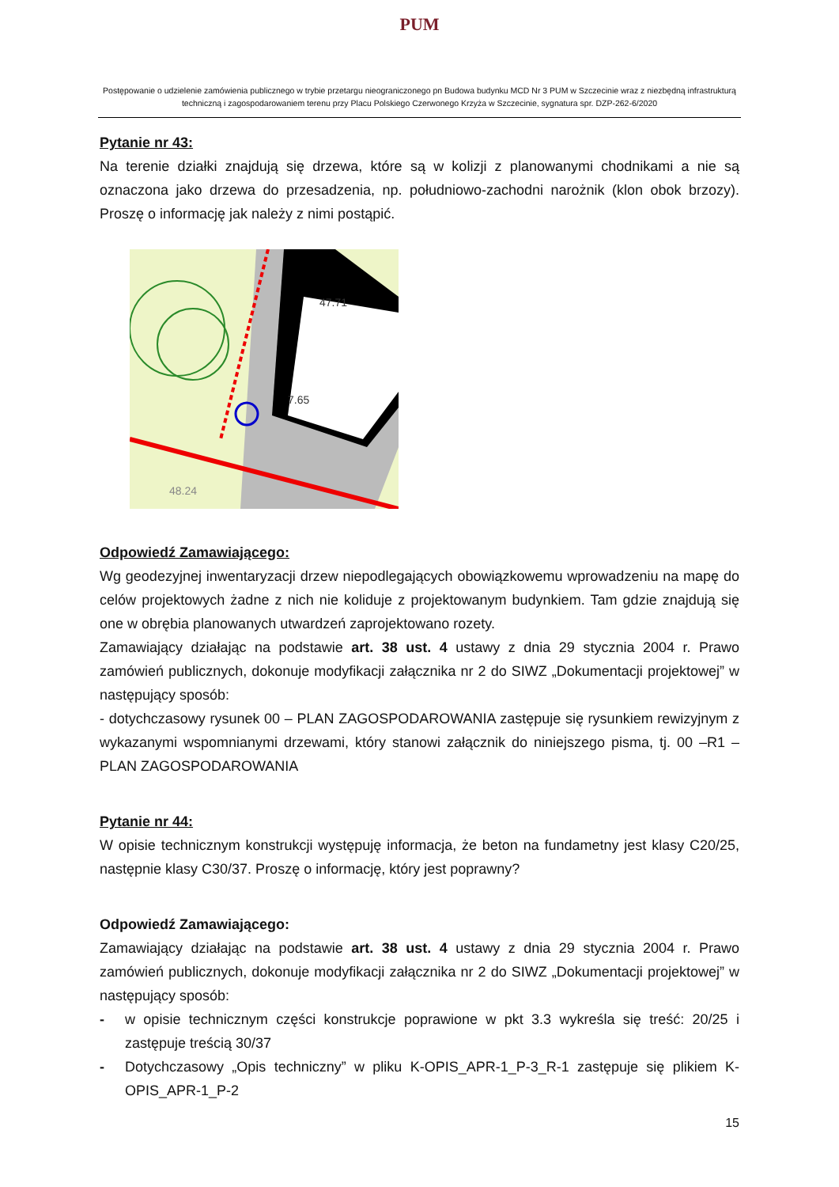PUM
Postępowanie o udzielenie zamówienia publicznego w trybie przetargu nieograniczonego pn Budowa budynku MCD Nr 3 PUM w Szczecinie wraz z niezbędną infrastrukturą techniczną i zagospodarowaniem terenu przy Placu Polskiego Czerwonego Krzyża w Szczecinie, sygnatura spr. DZP-262-6/2020
Pytanie nr 43:
Na terenie działki znajdują się drzewa, które są w kolizji z planowanymi chodnikami a nie są oznaczona jako drzewa do przesadzenia, np. południowo-zachodni narożnik (klon obok brzozy). Proszę o informację jak należy z nimi postąpić.
47.71
7.65
48.24
Odpowiedź Zamawiającego:
Wg geodezyjnej inwentaryzacji drzew niepodlegających obowiązkowemu wprowadzeniu na mapę do celów projektowych żadne z nich nie koliduje z projektowanym budynkiem. Tam gdzie znajdują się one w obrębia planowanych utwardzeń zaprojektowano rozety.
Zamawiający działając na podstawie art. 38 ust. 4 ustawy z dnia 29 stycznia 2004 r. Prawo zamówień publicznych, dokonuje modyfikacji załącznika nr 2 do SIWZ „Dokumentacji projektowej” w następujący sposób:
- dotychczasowy rysunek 00 – PLAN ZAGOSPODAROWANIA zastępuje się rysunkiem rewizyjnym z wykazanymi wspomnianymi drzewami, który stanowi załącznik do niniejszego pisma, tj. 00 –R1 – PLAN ZAGOSPODAROWANIA
Pytanie nr 44:
W opisie technicznym konstrukcji występuję informacja, że beton na fundametny jest klasy C20/25, następnie klasy C30/37. Proszę o informację, który jest poprawny?
Odpowiedź Zamawiającego:
Zamawiający działając na podstawie art. 38 ust. 4 ustawy z dnia 29 stycznia 2004 r. Prawo zamówień publicznych, dokonuje modyfikacji załącznika nr 2 do SIWZ „Dokumentacji projektowej” w następujący sposób:
- w opisie technicznym części konstrukcje poprawione w pkt 3.3 wykreśla się treść: 20/25 i zastępuje treścią 30/37
- Dotychczasowy „Opis techniczny” w pliku K-OPIS_APR-1_P-3_R-1 zastępuje się plikiem K-OPIS_APR-1_P-2
15